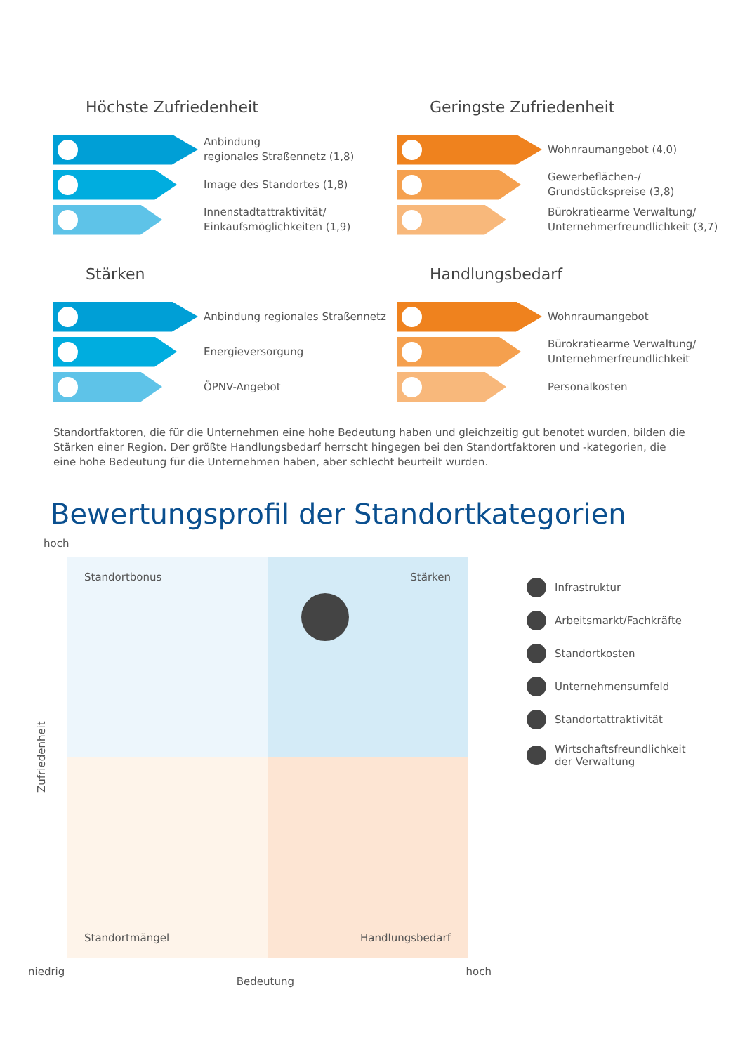Höchste Zufriedenheit
Anbindung
regionales Straßennetz (1,8)
Image des Standortes (1,8)
Innenstadtattraktivität/
Einkaufsmöglichkeiten (1,9)
Geringste Zufriedenheit
Wohnraumangebot (4,0)
Gewerbeflächen-/
Grundstückspreise (3,8)
Bürokratiearme Verwaltung/
Unternehmerfreundlichkeit (3,7)
Stärken
Anbindung regionales Straßennetz
Energieversorgung
ÖPNV-Angebot
Handlungsbedarf
Wohnraumangebot
Bürokratiearme Verwaltung/
Unternehmerfreundlichkeit
Personalkosten
Standortfaktoren, die für die Unternehmen eine hohe Bedeutung haben und gleichzeitig gut benotet wurden, bilden die Stärken einer Region. Der größte Handlungsbedarf herrscht hingegen bei den Standortfaktoren und -kategorien, die eine hohe Bedeutung für die Unternehmen haben, aber schlecht beurteilt wurden.
Bewertungsprofil der Standortkategorien
hoch
Zufriedenheit
Standortbonus
Stärken
Standortmängel
Handlungsbedarf
niedrig Bedeutung hoch
Infrastruktur
Arbeitsmarkt/Fachkräfte
Standortkosten
Unternehmensumfeld
Standortattraktivität
Wirtschaftsfreundlichkeit
der Verwaltung